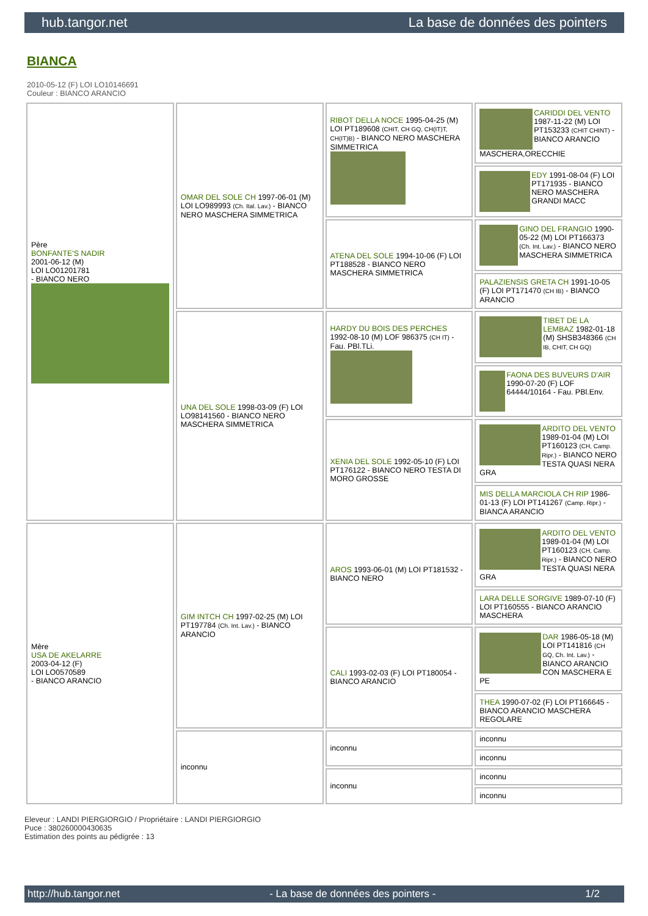hub.tangor.net La base de données des pointers
BIANCA
2010-05-12 (F) LOI LO10146691
Couleur : BIANCO ARANCIO
| Père BONFANTE'S NADIR 2001-06-12 (M) LOI LO01201781 - BIANCO NERO | OMAR DEL SOLE CH 1997-06-01 (M) LOI LO989993 (Ch. Ital. Lav.) - BIANCO NERO MASCHERA SIMMETRICA | RIBOT DELLA NOCE 1995-04-25 (M) LOI PT189608 (CHIT, CH GQ, CH(IT)T, CH(IT)B) - BIANCO NERO MASCHERA SIMMETRICA | CARIDDI DEL VENTO 1987-11-22 (M) LOI PT153233 (CHIT CHINT) - BIANCO ARANCIO MASCHERA,ORECCHIE |
| | | | EDY 1991-08-04 (F) LOI PT171935 - BIANCO NERO MASCHERA GRANDI MACC |
| | | ATENA DEL SOLE 1994-10-06 (F) LOI PT188528 - BIANCO NERO MASCHERA SIMMETRICA | GINO DEL FRANGIO 1990-05-22 (M) LOI PT166373 (Ch. Int. Lav.) - BIANCO NERO MASCHERA SIMMETRICA |
| | | | PALAZIENSIS GRETA CH 1991-10-05 (F) LOI PT171470 (CH IB) - BIANCO ARANCIO |
| | UNA DEL SOLE 1998-03-09 (F) LOI LO98141560 - BIANCO NERO MASCHERA SIMMETRICA | HARDY DU BOIS DES PERCHES 1992-08-10 (M) LOF 986375 (CH IT) - Fau. PBl.TLi. | TIBET DE LA LEMBAZ 1982-01-18 (M) SHSB348366 (CH IB, CHIT, CH GQ) |
| | | | FAONA DES BUVEURS D'AIR 1990-07-20 (F) LOF 64444/10164 - Fau. PBl.Env. |
| | | XENIA DEL SOLE 1992-05-10 (F) LOI PT176122 - BIANCO NERO TESTA DI MORO GROSSE | ARDITO DEL VENTO 1989-01-04 (M) LOI PT160123 (CH, Camp. Ripr.) - BIANCO NERO TESTA QUASI NERA GRA |
| | | | MIS DELLA MARCIOLA CH RIP 1986-01-13 (F) LOI PT141267 (Camp. Ripr.) - BIANCA ARANCIO |
| Mère USA DE AKELARRE 2003-04-12 (F) LOI LO0570589 - BIANCO ARANCIO | GIM INTCH CH 1997-02-25 (M) LOI PT197784 (Ch. Int. Lav.) - BIANCO ARANCIO | AROS 1993-06-01 (M) LOI PT181532 - BIANCO NERO | ARDITO DEL VENTO 1989-01-04 (M) LOI PT160123 (CH, Camp. Ripr.) - BIANCO NERO TESTA QUASI NERA GRA |
| | | | LARA DELLE SORGIVE 1989-07-10 (F) LOI PT160555 - BIANCO ARANCIO MASCHERA |
| | | CALI 1993-02-03 (F) LOI PT180054 - BIANCO ARANCIO | DAR 1986-05-18 (M) LOI PT141816 (CH GQ, Ch. Int. Lav.) - BIANCO ARANCIO CON MASCHERA E PE |
| | | | THEA 1990-07-02 (F) LOI PT166645 - BIANCO ARANCIO MASCHERA REGOLARE |
| | inconnu | inconnu | inconnu |
| | | | inconnu |
| | | inconnu | inconnu |
| | | | inconnu |
Eleveur : LANDI PIERGIORGIO / Propriétaire : LANDI PIERGIORGIO
Puce : 380260000430635
Estimation des points au pédigrée : 13
http://hub.tangor.net - La base de données des pointers - 1/2